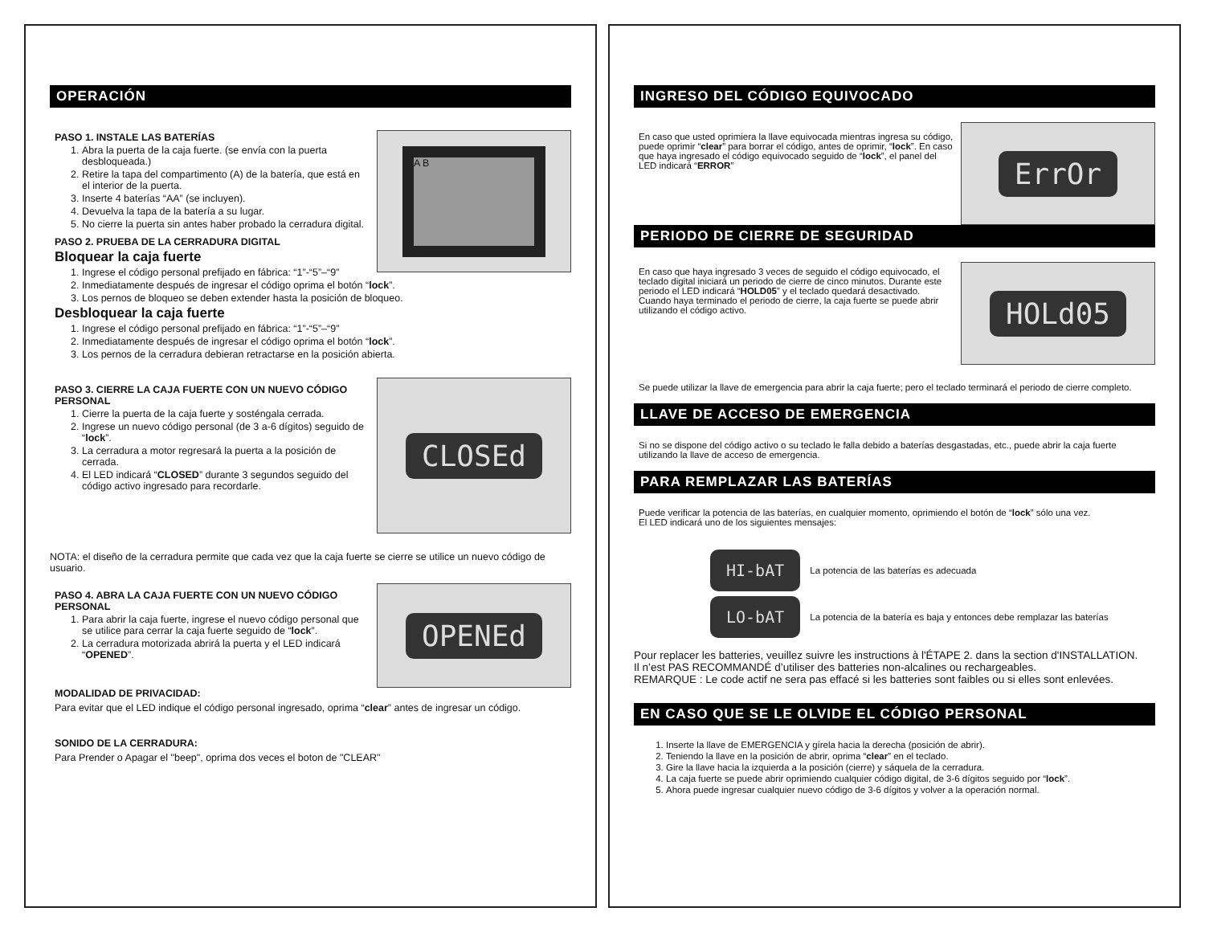OPERACIÓN
A B
PASO 1. INSTALE LAS BATERÍAS
1. Abra la puerta de la caja fuerte. (se envía con la puerta desbloqueada.)
2. Retire la tapa del compartimento (A) de la batería, que está en el interior de la puerta.
3. Inserte 4 baterías “AA” (se incluyen).
4. Devuelva la tapa de la batería a su lugar.
5. No cierre la puerta sin antes haber probado la cerradura digital.
PASO 2. PRUEBA DE LA CERRADURA DIGITAL
Bloquear la caja fuerte
1. Ingrese el código personal prefijado en fábrica: “1”-“5”–“9”
2. Inmediatamente después de ingresar el código oprima el botón “lock”.
3. Los pernos de bloqueo se deben extender hasta la posición de bloqueo.
Desbloquear la caja fuerte
1. Ingrese el código personal prefijado en fábrica: “1”-“5”–“9”
2. Inmediatamente después de ingresar el código oprima el botón “lock”.
3. Los pernos de la cerradura debieran retractarse en la posición abierta.
CLOSEd
PASO 3. CIERRE LA CAJA FUERTE CON UN NUEVO CÓDIGO PERSONAL
1. Cierre la puerta de la caja fuerte y sosténgala cerrada.
2. Ingrese un nuevo código personal (de 3 a-6 dígitos) seguido de “lock”.
3. La cerradura a motor regresará la puerta a la posición de cerrada.
4. El LED indicará “CLOSED” durante 3 segundos seguido del código activo ingresado para recordarle.
NOTA: el diseño de la cerradura permite que cada vez que la caja fuerte se cierre se utilice un nuevo código de usuario.
OPENEd
PASO 4. ABRA LA CAJA FUERTE CON UN NUEVO CÓDIGO PERSONAL
1. Para abrir la caja fuerte, ingrese el nuevo código personal que se utilice para cerrar la caja fuerte seguido de “lock”.
2. La cerradura motorizada abrirá la puerta y el LED indicará “OPENED”.
MODALIDAD DE PRIVACIDAD:
Para evitar que el LED indique el código personal ingresado, oprima “clear” antes de ingresar un código.
SONIDO DE LA CERRADURA:
Para Prender o Apagar el "beep", oprima dos veces el boton de "CLEAR"
INGRESO DEL CÓDIGO EQUIVOCADO
ErrOr
En caso que usted oprimiera la llave equivocada mientras ingresa su código, puede oprimir “clear” para borrar el código, antes de oprimir, “lock”. En caso que haya ingresado el código equivocado seguido de “lock”, el panel del LED indicará “ERROR”
PERIODO DE CIERRE DE SEGURIDAD
HOLd05
En caso que haya ingresado 3 veces de seguido el código equivocado, el teclado digital iniciará un periodo de cierre de cinco minutos. Durante este periodo el LED indicará “HOLD05” y el teclado quedará desactivado. Cuando haya terminado el periodo de cierre, la caja fuerte se puede abrir utilizando el código activo.
Se puede utilizar la llave de emergencia para abrir la caja fuerte; pero el teclado terminará el periodo de cierre completo.
LLAVE DE ACCESO DE EMERGENCIA
Si no se dispone del código activo o su teclado le falla debido a baterías desgastadas, etc., puede abrir la caja fuerte utilizando la llave de acceso de emergencia.
PARA REMPLAZAR LAS BATERÍAS
Puede verificar la potencia de las baterías, en cualquier momento, oprimiendo el botón de “lock” sólo una vez.
El LED indicará uno de los siguientes mensajes:
HI-bAT La potencia de las baterías es adecuada
LO-bAT La potencia de la batería es baja y entonces debe remplazar las baterías
Pour replacer les batteries, veuillez suivre les instructions à l'ÉTAPE 2. dans la section d'INSTALLATION.
Il n’est PAS RECOMMANDÉ d’utiliser des batteries non-alcalines ou rechargeables.
REMARQUE : Le code actif ne sera pas effacé si les batteries sont faibles ou si elles sont enlevées.
EN CASO QUE SE LE OLVIDE EL CÓDIGO PERSONAL
1. Inserte la llave de EMERGENCIA y gírela hacia la derecha (posición de abrir).
2. Teniendo la llave en la posición de abrir, oprima “clear” en el teclado.
3. Gire la llave hacia la izquierda a la posición (cierre) y sáquela de la cerradura.
4. La caja fuerte se puede abrir oprimiendo cualquier código digital, de 3-6 dígitos seguido por “lock”.
5. Ahora puede ingresar cualquier nuevo código de 3-6 dígitos y volver a la operación normal.